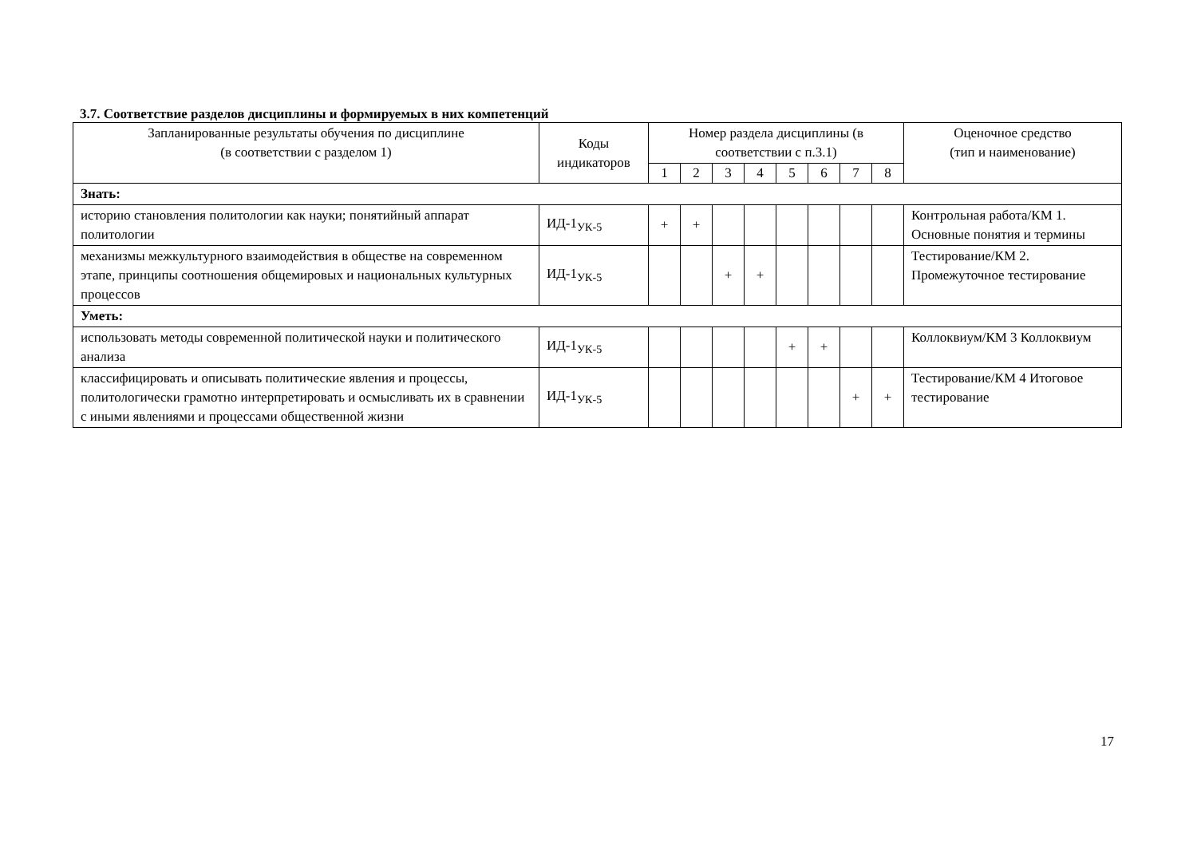3.7. Соответствие разделов дисциплины и формируемых в них компетенций
| Запланированные результаты обучения по дисциплине (в соответствии с разделом 1) | Коды индикаторов | Номер раздела дисциплины (в соответствии с п.3.1) | | | | | | | | Оценочное средство (тип и наименование) |
| --- | --- | --- | --- | --- | --- | --- | --- | --- | --- | --- |
| | | 1 | 2 | 3 | 4 | 5 | 6 | 7 | 8 | |
| Знать: | | | | | | | | | | |
| историю становления политологии как науки; понятийный аппарат политологии | ИД-1<sub>УК-5</sub> | + | + | | | | | | | Контрольная работа/КМ 1. Основные понятия и термины |
| механизмы межкультурного взаимодействия в обществе на современном этапе, принципы соотношения общемировых и национальных культурных процессов | ИД-1<sub>УК-5</sub> | | | + | + | | | | | Тестирование/КМ 2. Промежуточное тестирование |
| Уметь: | | | | | | | | | | |
| использовать методы современной политической науки и политического анализа | ИД-1<sub>УК-5</sub> | | | | | + | + | | | Коллоквиум/КМ 3 Коллоквиум |
| классифицировать и описывать политические явления и процессы, политологически грамотно интерпретировать и осмысливать их в сравнении с иными явлениями и процессами общественной жизни | ИД-1<sub>УК-5</sub> | | | | | | | + | + | Тестирование/КМ 4 Итоговое тестирование |
17